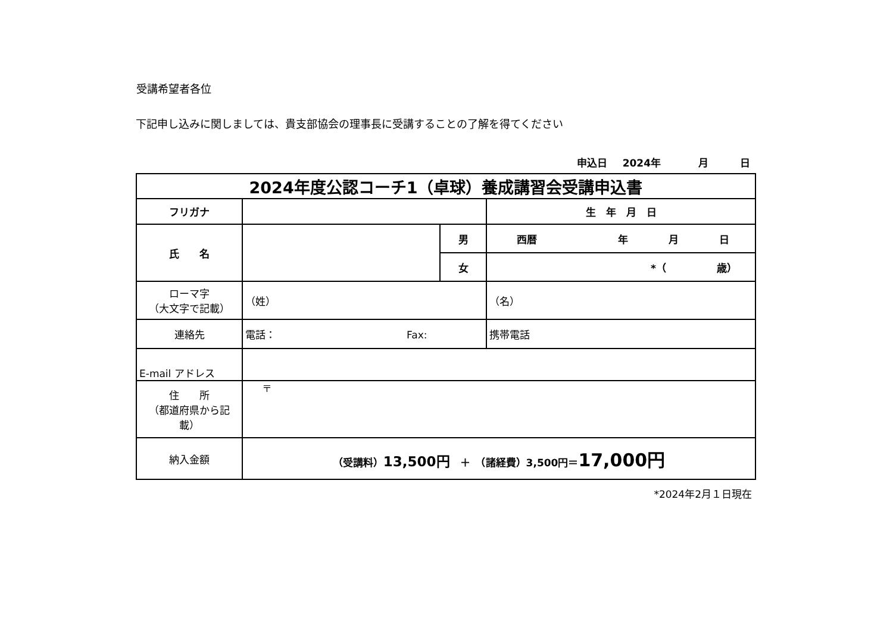受講希望者各位
下記申し込みに関しましては、貴支部協会の理事長に受講することの了解を得てください
申込日 2024年 月 日
| 2024年度公認コーチ1（卓球）養成講習会受講申込書 | | | |
| フリガナ | | | 生 年 月 日 |
| 氏 名 | | 男 | 西暦 年 月 日 |
| | | 女 | *（ 歳） |
| ローマ字 （大文字で記載） | （姓） | | （名） |
| 連絡先 | 電話： Fax: | | 携帯電話 |
| E-mail アドレス | | | |
| 住 所 （都道府県から記載） | 〒 | | |
| 納入金額 | （受講料） 13,500円 ＋ （諸経費）3,500円＝ 17,000円 | | |
*2024年2月１日現在